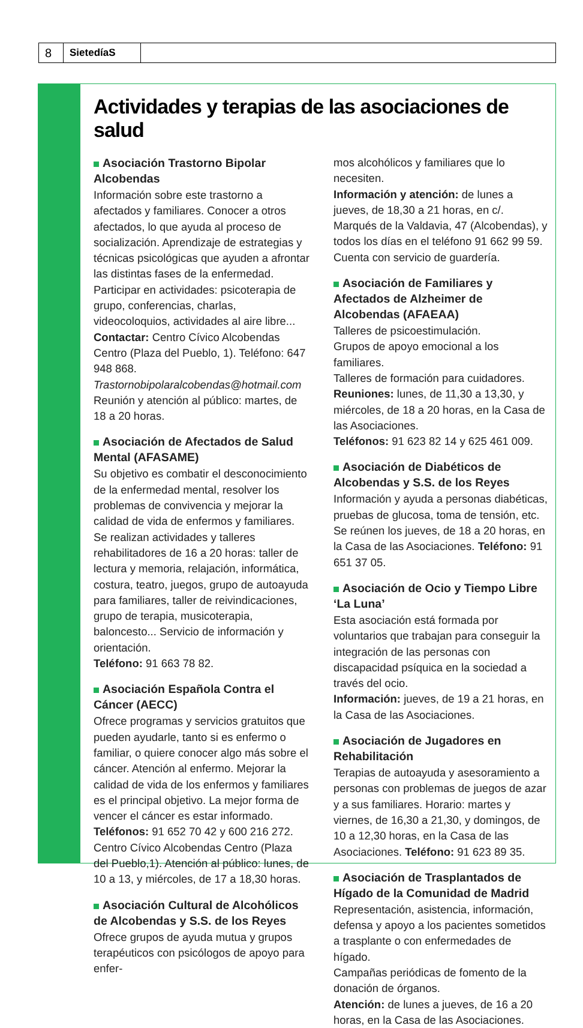8
SietedíaS
Actividades y terapias de las asociaciones de salud
Asociación Trastorno Bipolar Alcobendas
Información sobre este trastorno a afectados y familiares. Conocer a otros afectados, lo que ayuda al proceso de socialización. Aprendizaje de estrategias y técnicas psicológicas que ayuden a afrontar las distintas fases de la enfermedad. Participar en actividades: psicoterapia de grupo, conferencias, charlas, videocoloquios, actividades al aire libre...
Contactar: Centro Cívico Alcobendas Centro (Plaza del Pueblo, 1). Teléfono: 647 948 868. Trastornobipolaralcobendas@hotmail.com
Reunión y atención al público: martes, de 18 a 20 horas.
Asociación de Afectados de Salud Mental (AFASAME)
Su objetivo es combatir el desconocimiento de la enfermedad mental, resolver los problemas de convivencia y mejorar la calidad de vida de enfermos y familiares. Se realizan actividades y talleres rehabilitadores de 16 a 20 horas: taller de lectura y memoria, relajación, informática, costura, teatro, juegos, grupo de autoayuda para familiares, taller de reivindicaciones, grupo de terapia, musicoterapia, baloncesto... Servicio de información y orientación.
Teléfono: 91 663 78 82.
Asociación Española Contra el Cáncer (AECC)
Ofrece programas y servicios gratuitos que pueden ayudarle, tanto si es enfermo o familiar, o quiere conocer algo más sobre el cáncer. Atención al enfermo. Mejorar la calidad de vida de los enfermos y familiares es el principal objetivo. La mejor forma de vencer el cáncer es estar informado.
Teléfonos: 91 652 70 42 y 600 216 272. Centro Cívico Alcobendas Centro (Plaza del Pueblo,1). Atención al público: lunes, de 10 a 13, y miércoles, de 17 a 18,30 horas.
Asociación Cultural de Alcohólicos de Alcobendas y S.S. de los Reyes
Ofrece grupos de ayuda mutua y grupos terapéuticos con psicólogos de apoyo para enfer-
mos alcohólicos y familiares que lo necesiten.
Información y atención: de lunes a jueves, de 18,30 a 21 horas, en c/. Marqués de la Valdavia, 47 (Alcobendas), y todos los días en el teléfono 91 662 99 59. Cuenta con servicio de guardería.
Asociación de Familiares y Afectados de Alzheimer de Alcobendas (AFAEAA)
Talleres de psicoestimulación.
Grupos de apoyo emocional a los familiares.
Talleres de formación para cuidadores.
Reuniones: lunes, de 11,30 a 13,30, y miércoles, de 18 a 20 horas, en la Casa de las Asociaciones.
Teléfonos: 91 623 82 14 y 625 461 009.
Asociación de Diabéticos de Alcobendas y S.S. de los Reyes
Información y ayuda a personas diabéticas, pruebas de glucosa, toma de tensión, etc.
Se reúnen los jueves, de 18 a 20 horas, en la Casa de las Asociaciones. Teléfono: 91 651 37 05.
Asociación de Ocio y Tiempo Libre ‘La Luna’
Esta asociación está formada por voluntarios que trabajan para conseguir la integración de las personas con discapacidad psíquica en la sociedad a través del ocio.
Información: jueves, de 19 a 21 horas, en la Casa de las Asociaciones.
Asociación de Jugadores en Rehabilitación
Terapias de autoayuda y asesoramiento a personas con problemas de juegos de azar y a sus familiares. Horario: martes y viernes, de 16,30 a 21,30, y domingos, de 10 a 12,30 horas, en la Casa de las Asociaciones. Teléfono: 91 623 89 35.
Asociación de Trasplantados de Hígado de la Comunidad de Madrid
Representación, asistencia, información, defensa y apoyo a los pacientes sometidos a trasplante o con enfermedades de hígado.
Campañas periódicas de fomento de la donación de órganos.
Atención: de lunes a jueves, de 16 a 20 horas, en la Casa de las Asociaciones.